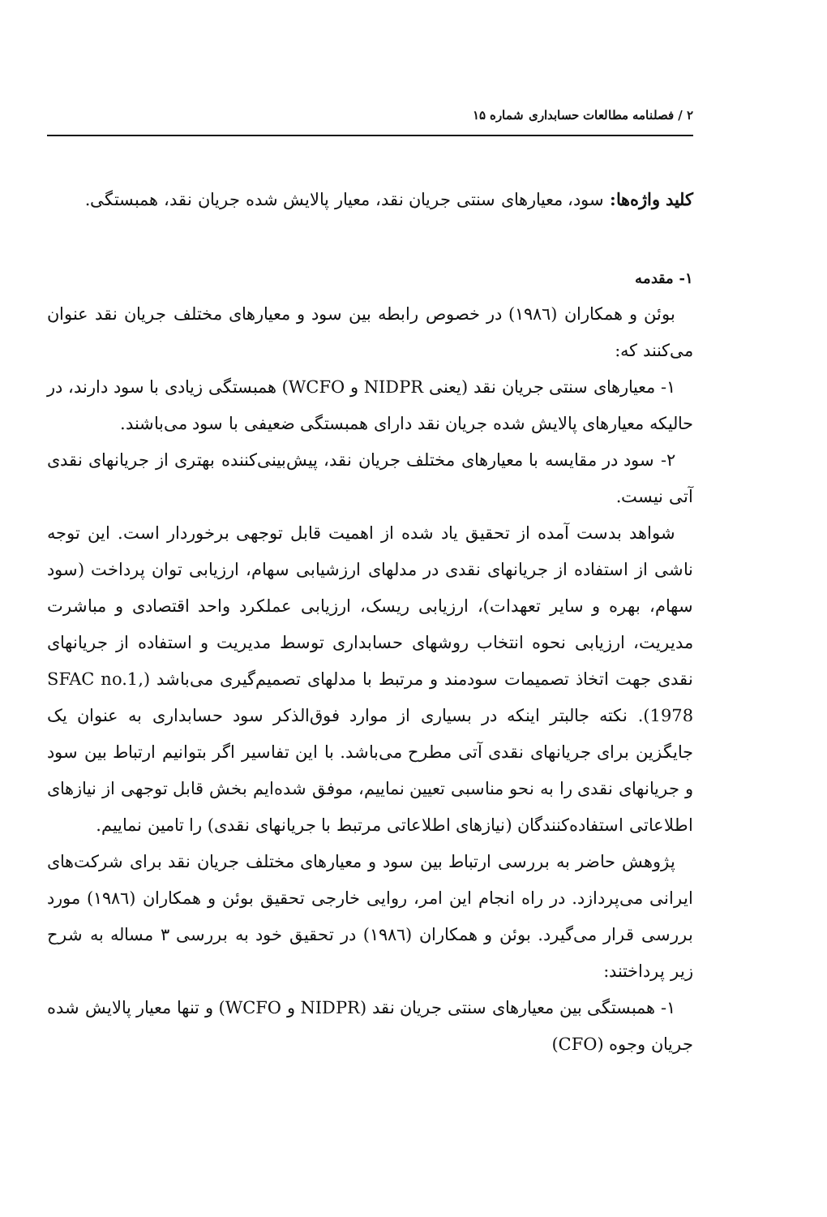۲ / فصلنامه مطالعات حسابداری شماره ۱۵
کلید واژه‌ها: سود، معیارهای سنتی جریان نقد، معیار پالایش شده جریان نقد، همبستگی.
۱- مقدمه
بوئن و همکاران (۱۹۸٦) در خصوص رابطه بین سود و معیارهای مختلف جریان نقد عنوان می‌کنند که:
۱- معیارهای سنتی جریان نقد (یعنی NIDPR و WCFO) همبستگی زیادی با سود دارند، در حالیکه معیارهای پالایش شده جریان نقد دارای همبستگی ضعیفی با سود می‌باشند.
۲- سود در مقایسه با معیارهای مختلف جریان نقد، پیش‌بینی‌کننده بهتری از جریانهای نقدی آتی نیست.
شواهد بدست آمده از تحقیق یاد شده از اهمیت قابل توجهی برخوردار است. این توجه ناشی از استفاده از جریانهای نقدی در مدلهای ارزشیابی سهام، ارزیابی توان پرداخت (سود سهام، بهره و سایر تعهدات)، ارزیابی ریسک، ارزیابی عملکرد واحد اقتصادی و مباشرت مدیریت، ارزیابی نحوه انتخاب روشهای حسابداری توسط مدیریت و استفاده از جریانهای نقدی جهت اتخاذ تصمیمات سودمند و مرتبط با مدلهای تصمیم‌گیری می‌باشد (SFAC no.1, 1978). نکته جالبتر اینکه در بسیاری از موارد فوق‌الذکر سود حسابداری به عنوان یک جایگزین برای جریانهای نقدی آتی مطرح می‌باشد. با این تفاسیر اگر بتوانیم ارتباط بین سود و جریانهای نقدی را به نحو مناسبی تعیین نماییم، موفق شده‌ایم بخش قابل توجهی از نیازهای اطلاعاتی استفاده‌کنندگان (نیازهای اطلاعاتی مرتبط با جریانهای نقدی) را تامین نماییم.
پژوهش حاضر به بررسی ارتباط بین سود و معیارهای مختلف جریان نقد برای شرکت‌های ایرانی می‌پردازد. در راه انجام این امر، روایی خارجی تحقیق بوئن و همکاران (۱۹۸٦) مورد بررسی قرار می‌گیرد. بوئن و همکاران (۱۹۸٦) در تحقیق خود به بررسی ۳ مساله به شرح زیر پرداختند:
۱- همبستگی بین معیارهای سنتی جریان نقد (NIDPR و WCFO) و تنها معیار پالایش شده جریان وجوه (CFO)